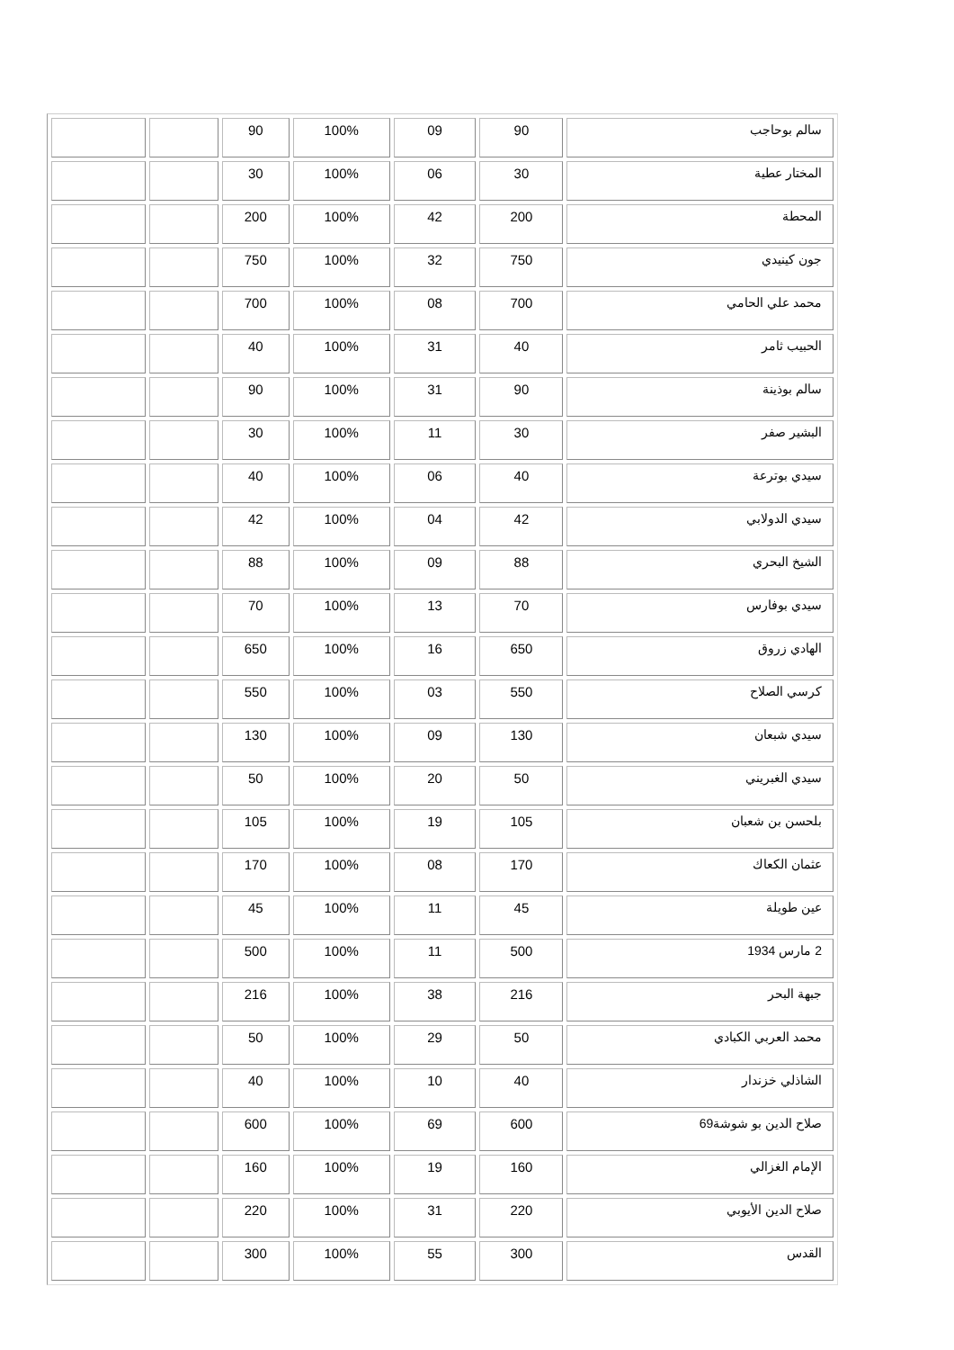| سالم بوحاجب | 90 | 09 | 100% | 90 | | |
| المختار عطية | 30 | 06 | 100% | 30 | | |
| المحطة | 200 | 42 | 100% | 200 | | |
| جون كينيدي | 750 | 32 | 100% | 750 | | |
| محمد علي الحامي | 700 | 08 | 100% | 700 | | |
| الحبيب ثامر | 40 | 31 | 100% | 40 | | |
| سالم بوذينة | 90 | 31 | 100% | 90 | | |
| البشير صفر | 30 | 11 | 100% | 30 | | |
| سيدي بوترعة | 40 | 06 | 100% | 40 | | |
| سيدي الدولابي | 42 | 04 | 100% | 42 | | |
| الشيخ البحري | 88 | 09 | 100% | 88 | | |
| سيدي بوفارس | 70 | 13 | 100% | 70 | | |
| الهادي زروق | 650 | 16 | 100% | 650 | | |
| كرسي الصلاح | 550 | 03 | 100% | 550 | | |
| سيدي شبعان | 130 | 09 | 100% | 130 | | |
| سيدي الغبريني | 50 | 20 | 100% | 50 | | |
| بلحسن بن شعبان | 105 | 19 | 100% | 105 | | |
| عثمان الكعاك | 170 | 08 | 100% | 170 | | |
| عين طويلة | 45 | 11 | 100% | 45 | | |
| 2 مارس 1934 | 500 | 11 | 100% | 500 | | |
| جبهة البحر | 216 | 38 | 100% | 216 | | |
| محمد العربي الكبادي | 50 | 29 | 100% | 50 | | |
| الشاذلي خزندار | 40 | 10 | 100% | 40 | | |
| صلاح الدين بو شوشة69 | 600 | 69 | 100% | 600 | | |
| الإمام الغزالي | 160 | 19 | 100% | 160 | | |
| صلاح الدين الأيوبي | 220 | 31 | 100% | 220 | | |
| القدس | 300 | 55 | 100% | 300 | | |